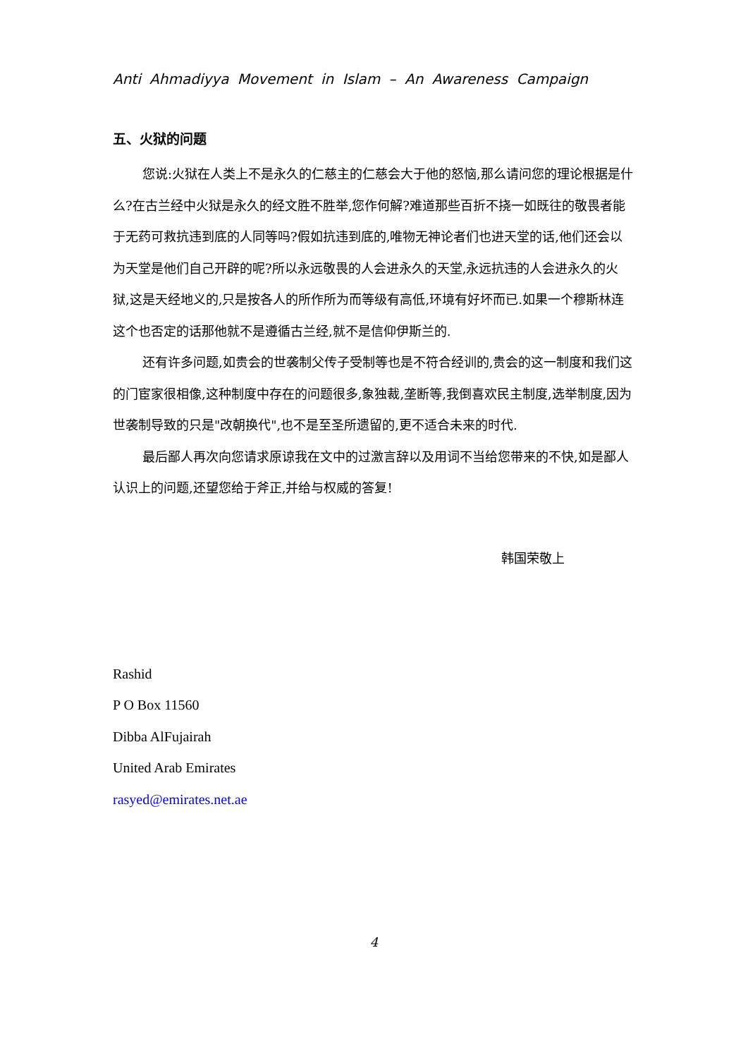Anti Ahmadiyya Movement in Islam – An Awareness Campaign
五、火狱的问题
您说:火狱在人类上不是永久的仁慈主的仁慈会大于他的怒恼,那么请问您的理论根据是什么?在古兰经中火狱是永久的经文胜不胜举,您作何解?难道那些百折不挠一如既往的敬畏者能于无药可救抗违到底的人同等吗?假如抗违到底的,唯物无神论者们也进天堂的话,他们还会以为天堂是他们自己开辟的呢?所以永远敬畏的人会进永久的天堂,永远抗违的人会进永久的火狱,这是天经地义的,只是按各人的所作所为而等级有高低,环境有好坏而已.如果一个穆斯林连这个也否定的话那他就不是遵循古兰经,就不是信仰伊斯兰的.
还有许多问题,如贵会的世袭制父传子受制等也是不符合经训的,贵会的这一制度和我们这的门宦家很相像,这种制度中存在的问题很多,象独裁,垄断等,我倒喜欢民主制度,选举制度,因为世袭制导致的只是"改朝换代",也不是至圣所遗留的,更不适合未来的时代.
最后鄙人再次向您请求原谅我在文中的过激言辞以及用词不当给您带来的不快,如是鄙人认识上的问题,还望您给于斧正,并给与权威的答复!
韩国荣敬上
Rashid
P O Box 11560
Dibba AlFujairah
United Arab Emirates
rasyed@emirates.net.ae
4